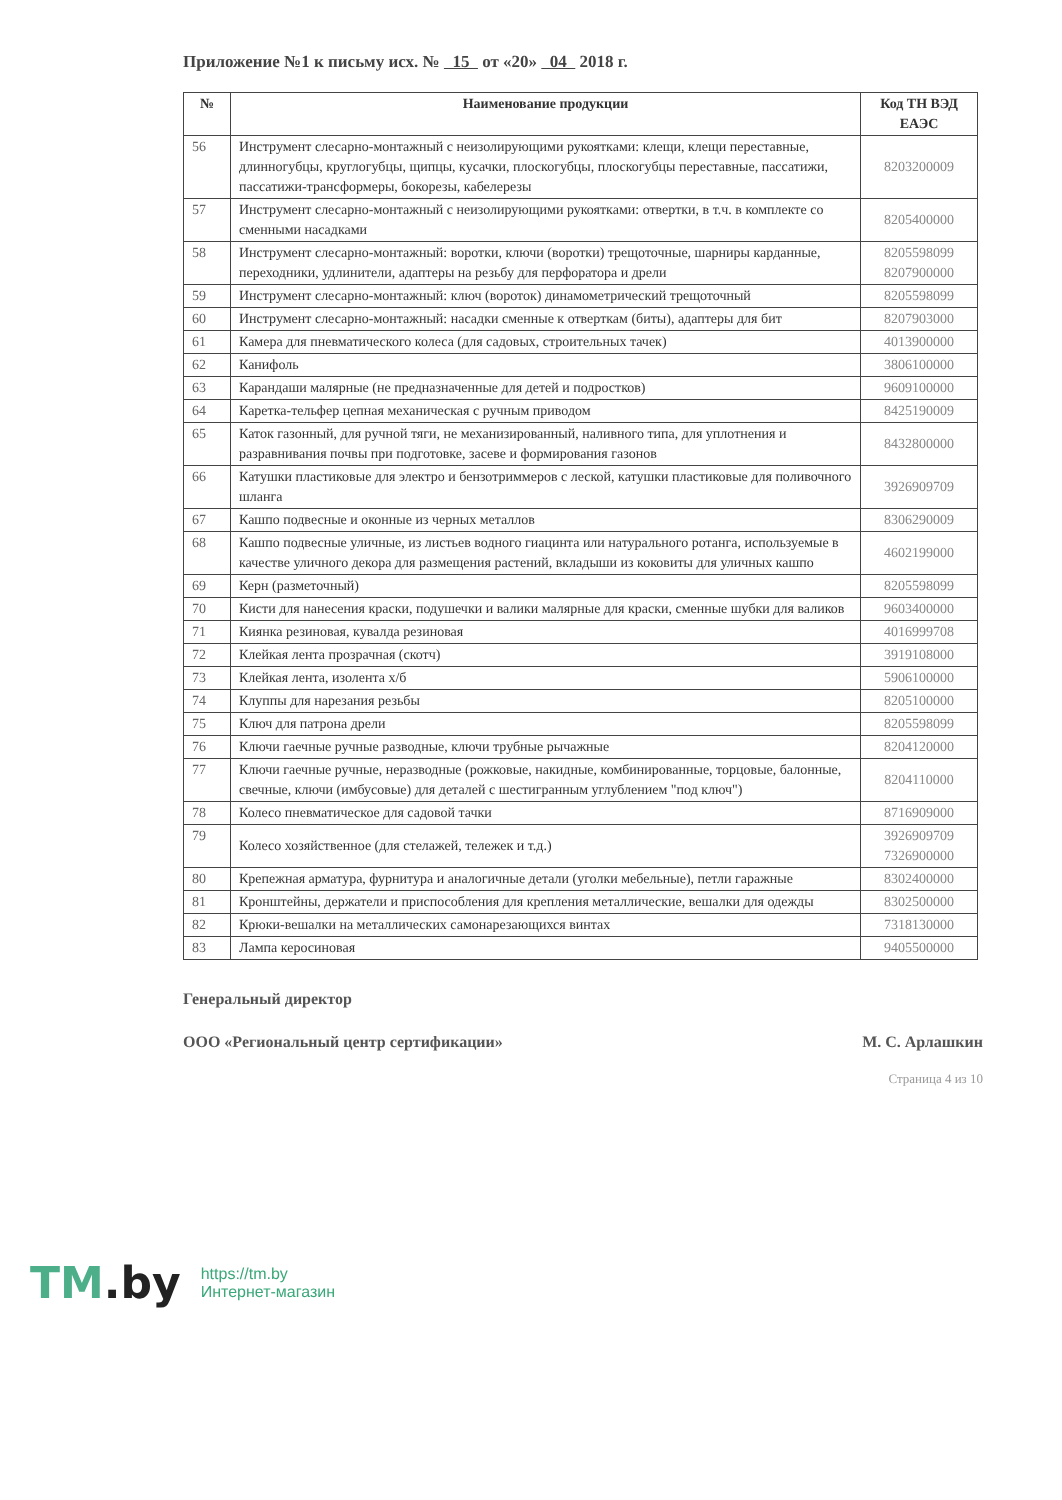Приложение №1 к письму исх. № 15 от «20» 04 2018 г.
| № | Наименование продукции | Код ТН ВЭД ЕАЭС |
| --- | --- | --- |
| 56 | Инструмент слесарно-монтажный с неизолирующими рукоятками: клещи, клещи переставные, длинногубцы, круглогубцы, щипцы, кусачки, плоскогубцы, плоскогубцы переставные, пассатижи, пассатижи-трансформеры, бокорезы, кабелерезы | 8203200009 |
| 57 | Инструмент слесарно-монтажный с неизолирующими рукоятками: отвертки, в т.ч. в комплекте со сменными насадками | 8205400000 |
| 58 | Инструмент слесарно-монтажный: воротки, ключи (воротки) трещоточные, шарниры карданные, переходники, удлинители, адаптеры на резьбу для перфоратора и дрели | 8205598099 8207900000 |
| 59 | Инструмент слесарно-монтажный: ключ (вороток) динамометрический трещоточный | 8205598099 |
| 60 | Инструмент слесарно-монтажный: насадки сменные к отверткам (биты), адаптеры для бит | 8207903000 |
| 61 | Камера для пневматического колеса (для садовых, строительных тачек) | 4013900000 |
| 62 | Канифоль | 3806100000 |
| 63 | Карандаши малярные (не предназначенные для детей и подростков) | 9609100000 |
| 64 | Каретка-тельфер цепная механическая с ручным приводом | 8425190009 |
| 65 | Каток газонный, для ручной тяги, не механизированный, наливного типа, для уплотнения и разравнивания почвы при подготовке, засеве и формирования газонов | 8432800000 |
| 66 | Катушки пластиковые для электро и бензотриммеров с леской, катушки пластиковые для поливочного шланга | 3926909709 |
| 67 | Кашпо подвесные и оконные из черных металлов | 8306290009 |
| 68 | Кашпо подвесные уличные, из листьев водного гиацинта или натурального ротанга, используемые в качестве уличного декора для размещения растений, вкладыши из коковиты для уличных кашпо | 4602199000 |
| 69 | Керн (разметочный) | 8205598099 |
| 70 | Кисти для нанесения краски, подушечки и валики малярные для краски, сменные шубки для валиков | 9603400000 |
| 71 | Киянка резиновая, кувалда резиновая | 4016999708 |
| 72 | Клейкая лента прозрачная (скотч) | 3919108000 |
| 73 | Клейкая лента, изолента х/б | 5906100000 |
| 74 | Клуппы для нарезания резьбы | 8205100000 |
| 75 | Ключ для патрона дрели | 8205598099 |
| 76 | Ключи гаечные ручные разводные, ключи трубные рычажные | 8204120000 |
| 77 | Ключи гаечные ручные, неразводные (рожковые, накидные, комбинированные, торцовые, балонные, свечные, ключи (имбусовые) для деталей с шестигранным углублением "под ключ") | 8204110000 |
| 78 | Колесо пневматическое для садовой тачки | 8716909000 |
| 79 | Колесо хозяйственное (для стелажей, тележек и т.д.) | 3926909709 7326900000 |
| 80 | Крепежная арматура, фурнитура и аналогичные детали (уголки мебельные), петли гаражные | 8302400000 |
| 81 | Кронштейны, держатели и приспособления для крепления металлические, вешалки для одежды | 8302500000 |
| 82 | Крюки-вешалки на металлических самонарезающихся винтах | 7318130000 |
| 83 | Лампа керосиновая | 9405500000 |
Генеральный директор
ООО «Региональный центр сертификации» М. С. Арлашкин
Страница 4 из 10
TM.by
https://tm.by
Интернет-магазин